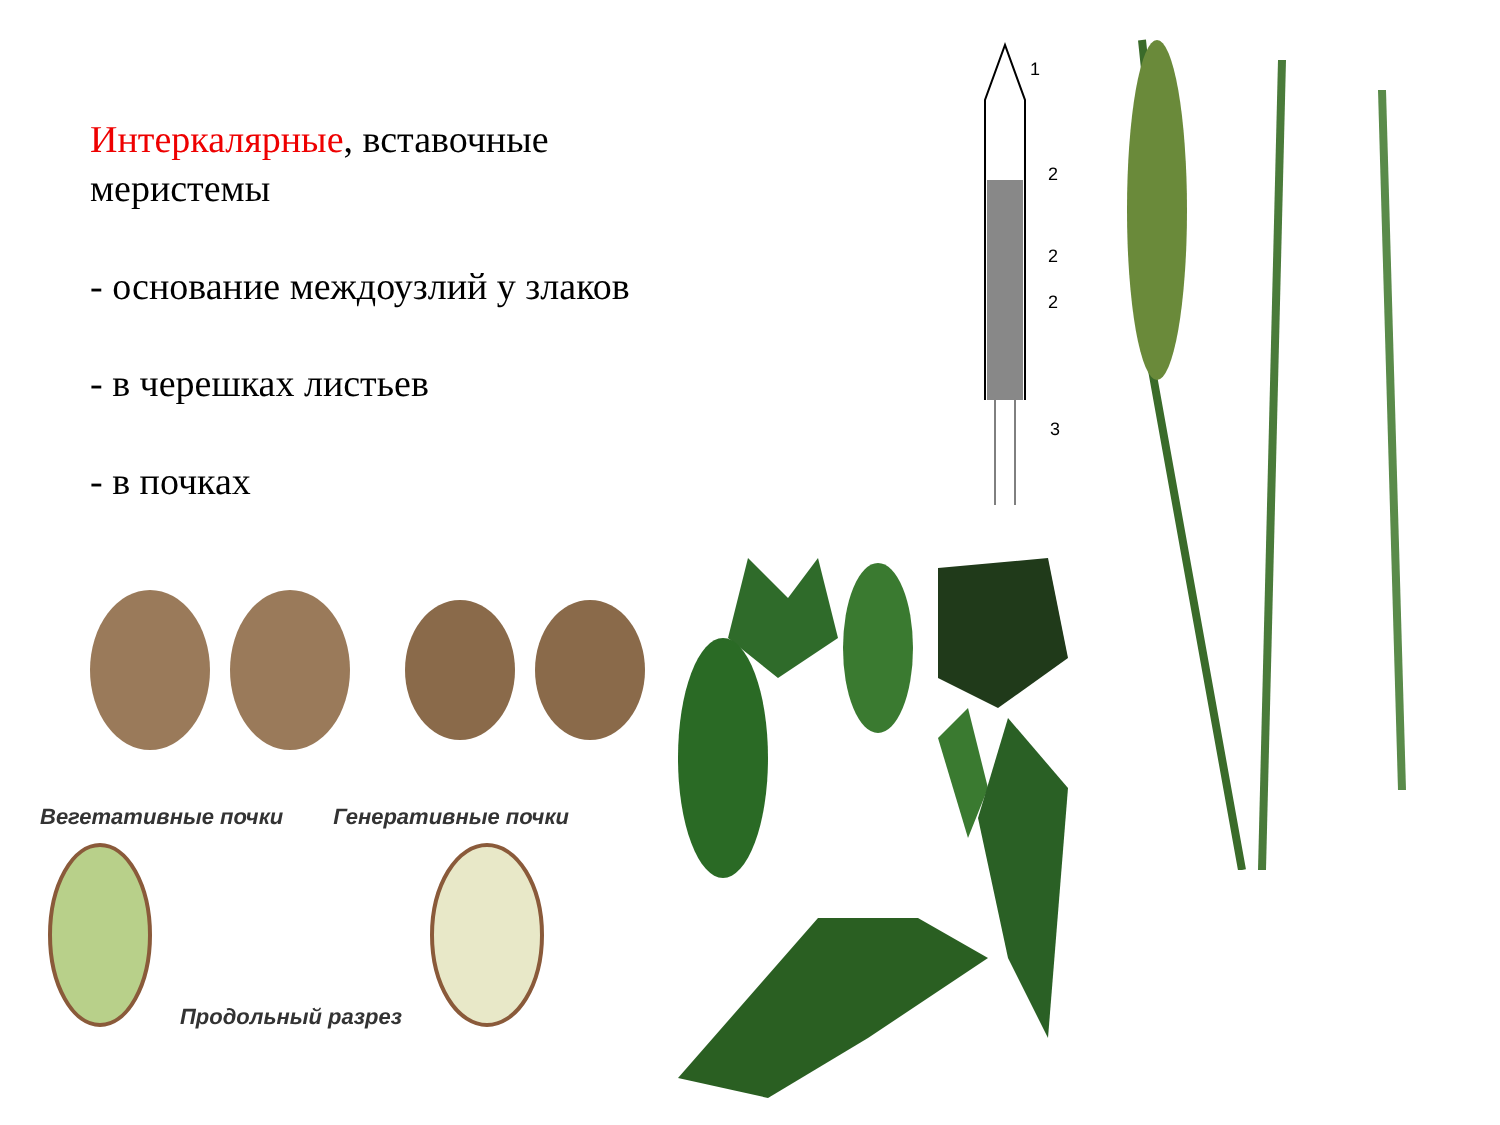Интеркалярные, вставочные меристемы
- основание междоузлий у злаков
- в черешках листьев
- в почках
1
2
2
2
3
Вегетативные почки Генеративные почки
Продольный разрез